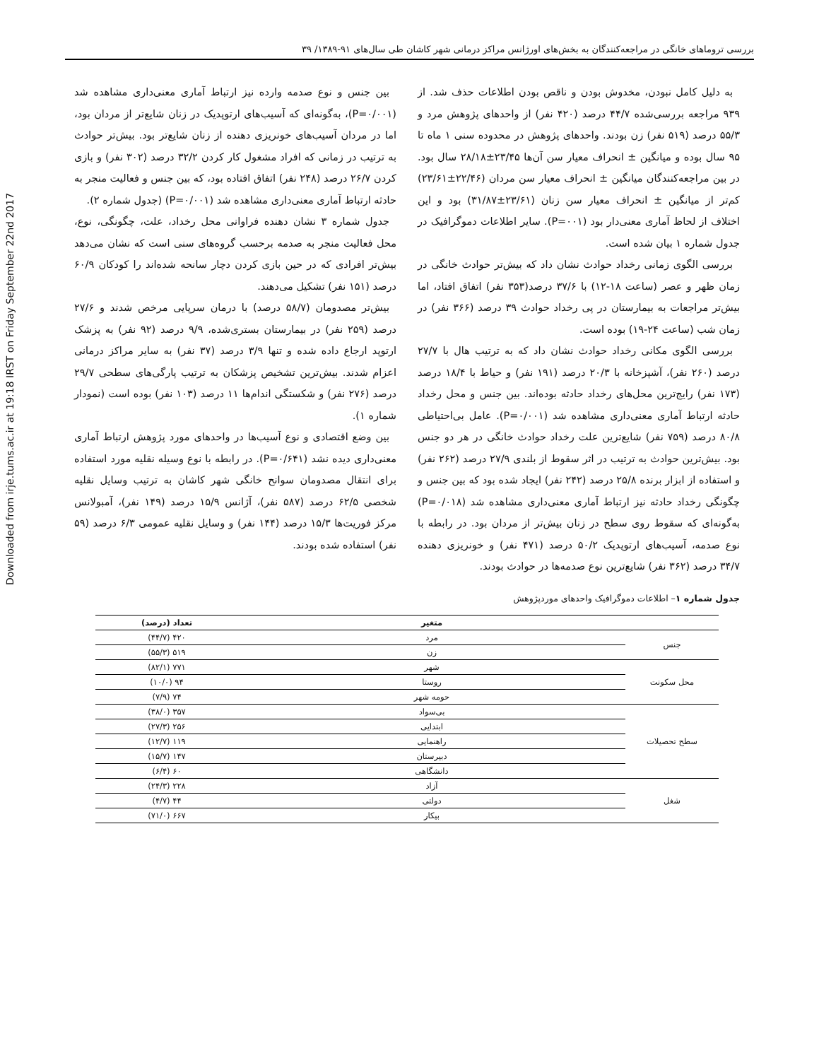Downloaded from irje.tums.ac.ir at 19:18 IRST on Friday September 22nd 2017
بررسی تروماهای خانگی در مراجعه‌کنندگان به بخش‌های اورژانس مراکز درمانی شهر کاشان طی سال‌های ۹۱-۱۳۸۹/ ۳۹
به دلیل کامل نبودن، مخدوش بودن و ناقص بودن اطلاعات حذف شد. از ۹۳۹ مراجعه بررسی‌شده ۴۴/۷ درصد (۴۲۰ نفر) از واحدهای پژوهش مرد و ۵۵/۳ درصد (۵۱۹ نفر) زن بودند. واحدهای پژوهش در محدوده سنی ۱ ماه تا ۹۵ سال بوده و میانگین ± انحراف معیار سن آن‌ها ۲۳/۴۵±۲۸/۱۸ سال بود. در بین مراجعه‌کنندگان میانگین ± انحراف معیار سن مردان (۲۲/۴۶±۲۳/۶۱) کم‌تر از میانگین ± انحراف معیار سن زنان (۲۳/۶۱±۳۱/۸۷) بود و این اختلاف از لحاظ آماری معنی‌دار بود (P=۰۰۱). سایر اطلاعات دموگرافیک در جدول شماره ۱ بیان شده است.
بررسی الگوی زمانی رخداد حوادث نشان داد که بیش‌تر حوادث خانگی در زمان ظهر و عصر (ساعت ۱۸-۱۲) با ۳۷/۶ درصد(۳۵۳ نفر) اتفاق افتاد، اما بیش‌تر مراجعات به بیمارستان در پی رخداد حوادث ۳۹ درصد (۳۶۶ نفر) در زمان شب (ساعت ۲۴-۱۹) بوده است.
بررسی الگوی مکانی رخداد حوادث نشان داد که به ترتیب هال با ۲۷/۷ درصد (۲۶۰ نفر)، آشپزخانه با ۲۰/۳ درصد (۱۹۱ نفر) و حیاط با ۱۸/۴ درصد (۱۷۳ نفر) رایج‌ترین محل‌های رخداد حادثه بوده‌اند. بین جنس و محل رخداد حادثه ارتباط آماری معنی‌داری مشاهده شد (P=۰/۰۰۱). عامل بی‌احتیاطی ۸۰/۸ درصد (۷۵۹ نفر) شایع‌ترین علت رخداد حوادث خانگی در هر دو جنس بود. بیش‌ترین حوادث به ترتیب در اثر سقوط از بلندی ۲۷/۹ درصد (۲۶۲ نفر) و استفاده از ابزار برنده ۲۵/۸ درصد (۲۴۲ نفر) ایجاد شده بود که بین جنس و چگونگی رخداد حادثه نیز ارتباط آماری معنی‌داری مشاهده شد (P=۰/۰۱۸) به‌گونه‌ای که سقوط روی سطح در زنان بیش‌تر از مردان بود. در رابطه با نوع صدمه، آسیب‌های ارتوپدیک ۵۰/۲ درصد (۴۷۱ نفر) و خونریزی دهنده ۳۴/۷ درصد (۳۶۲ نفر) شایع‌ترین نوع صدمه‌ها در حوادث بودند.
بین جنس و نوع صدمه وارده نیز ارتباط آماری معنی‌داری مشاهده شد (P=۰/۰۰۱)، به‌گونه‌ای که آسیب‌های ارتوپدیک در زنان شایع‌تر از مردان بود، اما در مردان آسیب‌های خونریزی دهنده از زنان شایع‌تر بود. بیش‌تر حوادث به ترتیب در زمانی که افراد مشغول کار کردن ۳۲/۲ درصد (۳۰۲ نفر) و بازی کردن ۲۶/۷ درصد (۲۴۸ نفر) اتفاق افتاده بود، که بین جنس و فعالیت منجر به حادثه ارتباط آماری معنی‌داری مشاهده شد (P=۰/۰۰۱) (جدول شماره ۲).
جدول شماره ۳ نشان دهنده فراوانی محل رخداد، علت، چگونگی، نوع، محل فعالیت منجر به صدمه برحسب گروه‌های سنی است که نشان می‌دهد بیش‌تر افرادی که در حین بازی کردن دچار سانحه شده‌اند را کودکان ۶۰/۹ درصد (۱۵۱ نفر) تشکیل می‌دهند.
بیش‌تر مصدومان (۵۸/۷ درصد) با درمان سرپایی مرخص شدند و ۲۷/۶ درصد (۲۵۹ نفر) در بیمارستان بستری‌شده، ۹/۹ درصد (۹۲ نفر) به پزشک ارتوپد ارجاع داده شده و تنها ۳/۹ درصد (۳۷ نفر) به سایر مراکز درمانی اعزام شدند. بیش‌ترین تشخیص پزشکان به ترتیب پارگی‌های سطحی ۲۹/۷ درصد (۲۷۶ نفر) و شکستگی اندام‌ها ۱۱ درصد (۱۰۳ نفر) بوده است (نمودار شماره ۱).
بین وضع اقتصادی و نوع آسیب‌ها در واحدهای مورد پژوهش ارتباط آماری معنی‌داری دیده نشد (P=۰/۶۴۱). در رابطه با نوع وسیله نقلیه مورد استفاده برای انتقال مصدومان سوانح خانگی شهر کاشان به ترتیب وسایل نقلیه شخصی ۶۲/۵ درصد (۵۸۷ نفر)، آژانس ۱۵/۹ درصد (۱۴۹ نفر)، آمبولانس مرکز فوریت‌ها ۱۵/۳ درصد (۱۴۴ نفر) و وسایل نقلیه عمومی ۶/۳ درصد (۵۹ نفر) استفاده شده بودند.
جدول شماره ۱– اطلاعات دموگرافیک واحدهای موردپژوهش
| | متغیر | تعداد (درصد) |
| --- | --- | --- |
| جنس | مرد | ۴۲۰ (۴۴/۷) |
| | زن | ۵۱۹ (۵۵/۳) |
| محل سکونت | شهر | ۷۷۱ (۸۲/۱) |
| | روستا | ۹۴ (۱۰/۰) |
| | حومه شهر | ۷۴ (۷/۹) |
| سطح تحصیلات | بی‌سواد | ۳۵۷ (۳۸/۰) |
| | ابتدایی | ۲۵۶ (۲۷/۳) |
| | راهنمایی | ۱۱۹ (۱۲/۷) |
| | دبیرستان | ۱۴۷ (۱۵/۷) |
| | دانشگاهی | ۶۰ (۶/۴) |
| شغل | آزاد | ۲۲۸ (۲۴/۳) |
| | دولتی | ۴۴ (۴/۷) |
| | بیکار | ۶۶۷ (۷۱/۰) |